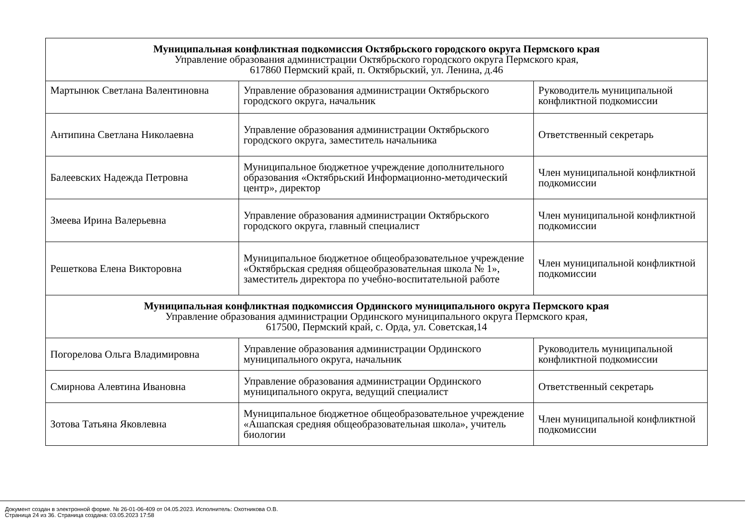| Муниципальная конфликтная подкомиссия Октябрьского городского округа Пермского края Управление образования администрации Октябрьского городского округа Пермского края, 617860 Пермский край, п. Октябрьский, ул. Ленина, д.46 | | |
| Мартынюк Светлана Валентиновна | Управление образования администрации Октябрьского городского округа, начальник | Руководитель муниципальной конфликтной подкомиссии |
| Антипина Светлана Николаевна | Управление образования администрации Октябрьского городского округа, заместитель начальника | Ответственный секретарь |
| Балеевских Надежда Петровна | Муниципальное бюджетное учреждение дополнительного образования «Октябрьский Информационно-методический центр», директор | Член муниципальной конфликтной подкомиссии |
| Змеева Ирина Валерьевна | Управление образования администрации Октябрьского городского округа, главный специалист | Член муниципальной конфликтной подкомиссии |
| Решеткова Елена Викторовна | Муниципальное бюджетное общеобразовательное учреждение «Октябрьская средняя общеобразовательная школа № 1», заместитель директора по учебно-воспитательной работе | Член муниципальной конфликтной подкомиссии |
| Муниципальная конфликтная подкомиссия Ординского муниципального округа Пермского края Управление образования администрации Ординского муниципального округа Пермского края, 617500, Пермский край, с. Орда, ул. Советская,14 | | |
| Погорелова Ольга Владимировна | Управление образования администрации Ординского муниципального округа, начальник | Руководитель муниципальной конфликтной подкомиссии |
| Смирнова Алевтина Ивановна | Управление образования администрации Ординского муниципального округа, ведущий специалист | Ответственный секретарь |
| Зотова Татьяна Яковлевна | Муниципальное бюджетное общеобразовательное учреждение «Ашапская средняя общеобразовательная школа», учитель биологии | Член муниципальной конфликтной подкомиссии |
Документ создан в электронной форме. № 26-01-06-409 от 04.05.2023. Исполнитель: Охотникова О.В.
Страница 24 из 36. Страница создана: 03.05.2023 17:58